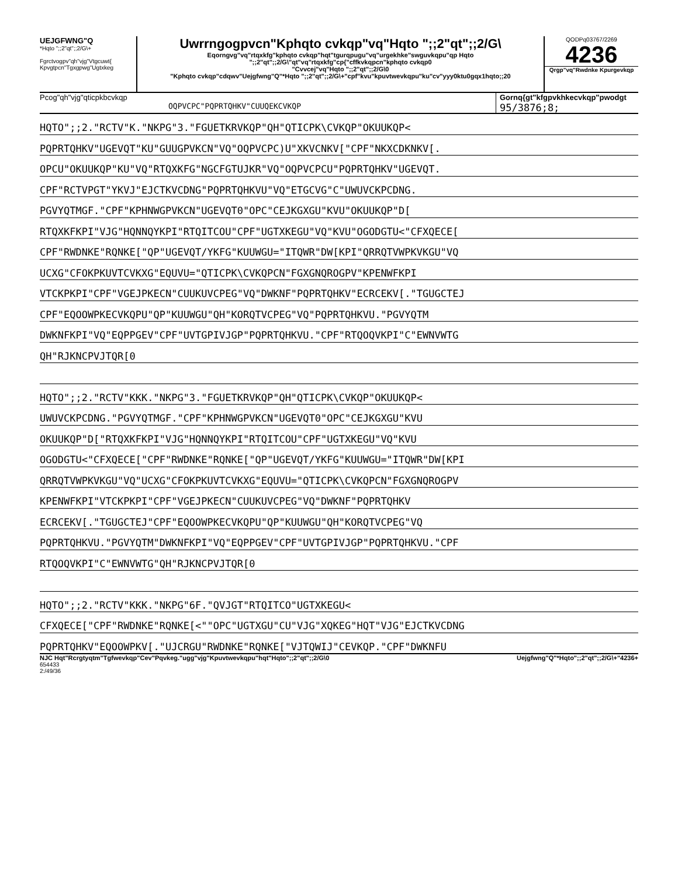UEJGFWNG"Q
*Hqto ";;2"qt";;2/G\+
Fgrctvogpv"qh"vjg"Vtgcuwt{
Kpvgtpcn"Tgxgpwg"Ugtxkeg
Uwrrngogpvcn"Kphqto cvkqp"vq"Hqto ";;2"qt";;2/G\
Eqorngvg"vq"rtqxkfg"kphqto cvkqp"hqt"tgurqpugu"vq"urgekhke"swguvkqpu"qp Hqto ";;2"qt";;2/G\"qt"vq"rtqxkfg"cp{"cffkvkqpcn"kphqto cvkqp0
"Cvvcej"vq"Hqto ";;2"qt";;2/G\0
"Kphqto cvkqp"cdqwv"Uejgfwng"Q"*Hqto ";;2"qt";;2/G\+"cpf"kvu"kpuvtwevkqpu"ku"cv"yyy0ktu0gqx1hqto;;20
QODPq03767/2269
4236
Qrgp"vq"Rwdnke Kpurgevkqp
Pcog"qh"vjg"qticpkbcvkqp
OQPVCPC"PQPRTQHKV"CUUQEKCVKQP
Gornq{gt"kfgpvkhkecvkqp"pwodgt
95/3876;8;
HQTO";;2."RCTV"K."NKPG"3."FGUETKRVKQP"QH"QTICPK\CVKQP"OKUUKQP<
PQPRTQHKV"UGEVQT"KU"GUUGPVKCN"VQ"OQPVCPC)U"XKVCNKV["CPF"NKXCDKNKV[.
OPCU"OKUUKQP"KU"VQ"RTQXKFG"NGCFGTUJKR"VQ"OQPVCPCU"PQPRTQHKV"UGEVQT.
CPF"RCTVPGT"YKVJ"EJCTKVCDNG"PQPRTQHKVU"VQ"ETGCVG"C"UWUVCKPCDNG.
PGVYQTMGF."CPF"KPHNWGPVKCN"UGEVQT0"OPC"CEJKGXGU"KVU"OKUUKQP"D[
RTQXKFKPI"VJG"HQNNQYKPI"RTQITCOU"CPF"UGTXKEGU"VQ"KVU"OGODGTU<"CFXQECE[
CPF"RWDNKE"RQNKE["QP"UGEVQT/YKFG"KUUWGU="ITQWR"DW[KPI"QRRQTVWPKVKGU"VQ
UCXG"CFOKPKUVTCVKXG"EQUVU="QTICPK\CVKQPCN"FGXGNQROGPV"KPENWFKPI
VTCKPKPI"CPF"VGEJPKECN"CUUKUVCPEG"VQ"DWKNF"PQPRTQHKV"ECRCEKV[."TGUGCTEJ
CPF"EQOOWPKECVKQPU"QP"KUUWGU"QH"KORQTVCPEG"VQ"PQPRTQHKVU."PGVYQTM
DWKNFKPI"VQ"EQPPGEV"CPF"UVTGPIVJGP"PQPRTQHKVU."CPF"RTQOQVKPI"C"EWNVWTG
QH"RJKNCPVJTQR[0
HQTO";;2."RCTV"KKK."NKPG"3."FGUETKRVKQP"QH"QTICPK\CVKQP"OKUUKQP<
UWUVCKPCDNG."PGVYQTMGF."CPF"KPHNWGPVKCN"UGEVQT0"OPC"CEJKGXGU"KVU
OKUUKQP"D["RTQXKFKPI"VJG"HQNNQYKPI"RTQITCOU"CPF"UGTXKEGU"VQ"KVU
OGODGTU<"CFXQECE["CPF"RWDNKE"RQNKE["QP"UGEVQT/YKFG"KUUWGU="ITQWR"DW[KPI
QRRQTVWPKVKGU"VQ"UCXG"CFOKPKUVTCVKXG"EQUVU="QTICPK\CVKQPCN"FGXGNQROGPV
KPENWFKPI"VTCKPKPI"CPF"VGEJPKECN"CUUKUVCPEG"VQ"DWKNF"PQPRTQHKV
ECRCEKV[."TGUGCTEJ"CPF"EQOOWPKECVKQPU"QP"KUUWGU"QH"KORQTVCPEG"VQ
PQPRTQHKVU."PGVYQTM"DWKNFKPI"VQ"EQPPGEV"CPF"UVTGPIVJGP"PQPRTQHKVU."CPF
RTQOQVKPI"C"EWNVWTG"QH"RJKNCPVJTQR[0
HQTO";;2."RCTV"KKK."NKPG"6F."QVJGT"RTQITCO"UGTXKEGU<
CFXQECE["CPF"RWDNKE"RQNKE[<""OPC"UGTXGU"CU"VJG"XQKEG"HQT"VJG"EJCTKVCDNG
PQPRTQHKV"EQOOWPKV[."UJCRGU"RWDNKE"RQNKE["VJTQWIJ"CEVKQP."CPF"DWKNFU
NJC Hqt"Rcrgtyqtm"Tgfwevkqp"Cev"Pqvkeg."ugg"vjg"Kpuvtwevkqpu"hqt"Hqto";;2"qt";;2/G\0 Uejgfwng"Q"*Hqto";;2"qt";;2/G\+"4236+
654433
2:/49/36